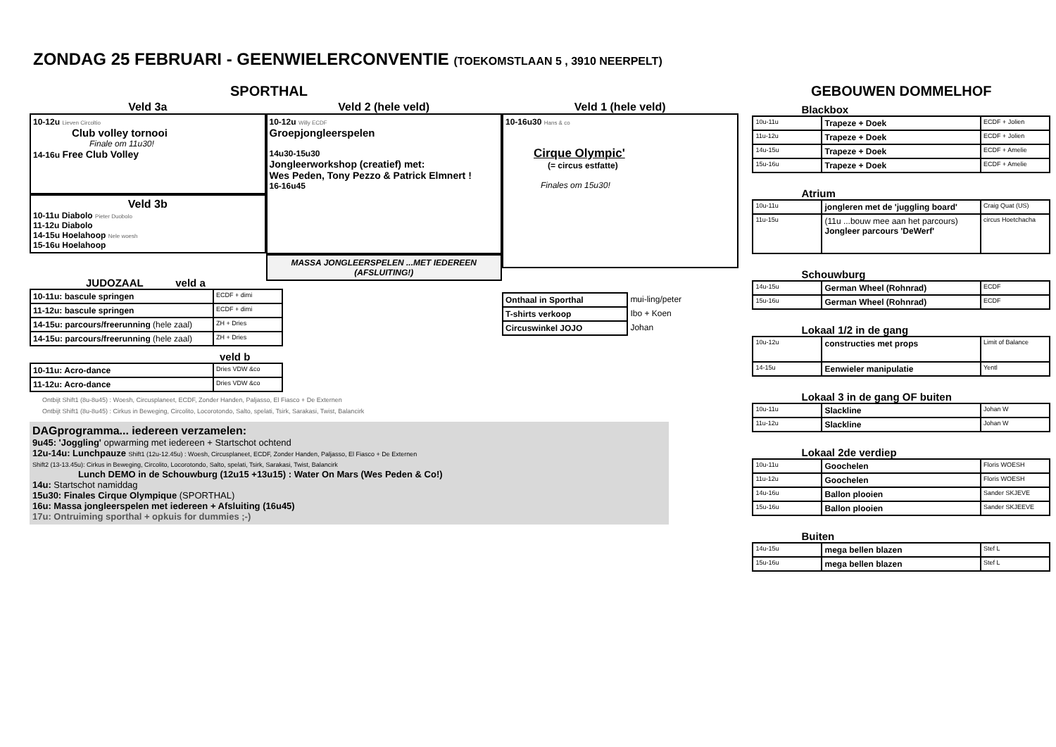ZONDAG 25 FEBRUARI - GEENWIELERCONVENTIE (TOEKOMSTLAAN 5 , 3910 NEERPELT)
SPORTHAL
Veld 3a
10-12u Lieven Circoltio
Club volley tornooi
Finale om 11u30!
14-16u Free Club Volley
Veld 3b
10-11u Diabolo Pieter Duobolo
11-12u Diabolo
14-15u Hoelahoop Nele woesh
15-16u Hoelahoop
Veld 2 (hele veld)
10-12u Willy ECDF
Groepjongleerspelen
14u30-15u30
Jongleerworkshop (creatief) met:
Wes Peden, Tony Pezzo & Patrick Elmnert !
16-16u45
MASSA JONGLEERSPELEN ...MET IEDEREEN (AFSLUITING!)
Veld 1 (hele veld)
10-16u30 Hans & co
Cirque Olympic'
(= circus estfatte)
Finales om 15u30!
| Onthaal in Sporthal | mui-ling/peter |
| T-shirts verkoop | Ibo + Koen |
| Circuswinkel JOJO | Johan |
JUDOZAAL veld a
| 10-11u: bascule springen | ECDF + dimi |
| 11-12u: bascule springen | ECDF + dimi |
| 14-15u: parcours/freerunning (hele zaal) | ZH + Dries |
| 14-15u: parcours/freerunning (hele zaal) | ZH + Dries |
veld b
| 10-11u: Acro-dance | Dries VDW &co |
| 11-12u: Acro-dance | Dries VDW &co |
Ontbijt Shift1 (8u-8u45) : Woesh, Circusplaneet, ECDF, Zonder Handen, Paljasso, El Fiasco + De Externen
Ontbijt Shift1 (8u-8u45) : Cirkus in Beweging, Circolito, Locorotondo, Salto, spelati, Tsirk, Sarakasi, Twist, Balancirk
DAGprogramma... iedereen verzamelen:
9u45: 'Joggling' opwarming met iedereen + Startschot ochtend
12u-14u: Lunchpauze Shift1 (12u-12.45u) : Woesh, Circusplaneet, ECDF, Zonder Handen, Paljasso, El Fiasco + De Externen
Shift2 (13-13.45u): Cirkus in Beweging, Circolito, Locorotondo, Salto, spelati, Tsirk, Sarakasi, Twist, Balancirk
Lunch DEMO in de Schouwburg (12u15 +13u15) : Water On Mars (Wes Peden & Co!)
14u: Startschot namiddag
15u30: Finales Cirque Olympique (SPORTHAL)
16u: Massa jongleerspelen met iedereen + Afsluiting (16u45)
17u: Ontruiming sporthal + opkuis for dummies ;-)
GEBOUWEN DOMMELHOF
Blackbox
| 10u-11u | Trapeze + Doek | ECDF + Jolien |
| 11u-12u | Trapeze + Doek | ECDF + Jolien |
| 14u-15u | Trapeze + Doek | ECDF + Amelie |
| 15u-16u | Trapeze + Doek | ECDF + Amelie |
Atrium
| 10u-11u | jongleren met de 'juggling board' | Craig Quat (US) |
| 11u-15u | (11u ...bouw mee aan het parcours) Jongleer parcours 'DeWerf' | circus Hoetchacha |
Schouwburg
| 14u-15u | German Wheel (Rohnrad) | ECDF |
| 15u-16u | German Wheel (Rohnrad) | ECDF |
Lokaal 1/2 in de gang
| 10u-12u | constructies met props | Limit of Balance |
| 14-15u | Eenwieler manipulatie | Yentl |
Lokaal 3 in de gang OF buiten
| 10u-11u | Slackline | Johan W |
| 11u-12u | Slackline | Johan W |
Lokaal 2de verdiep
| 10u-11u | Goochelen | Floris WOESH |
| 11u-12u | Goochelen | Floris WOESH |
| 14u-16u | Ballon plooien | Sander SKJEVE |
| 15u-16u | Ballon plooien | Sander SKJEEVE |
Buiten
| 14u-15u | mega bellen blazen | Stef L |
| 15u-16u | mega bellen blazen | Stef L |